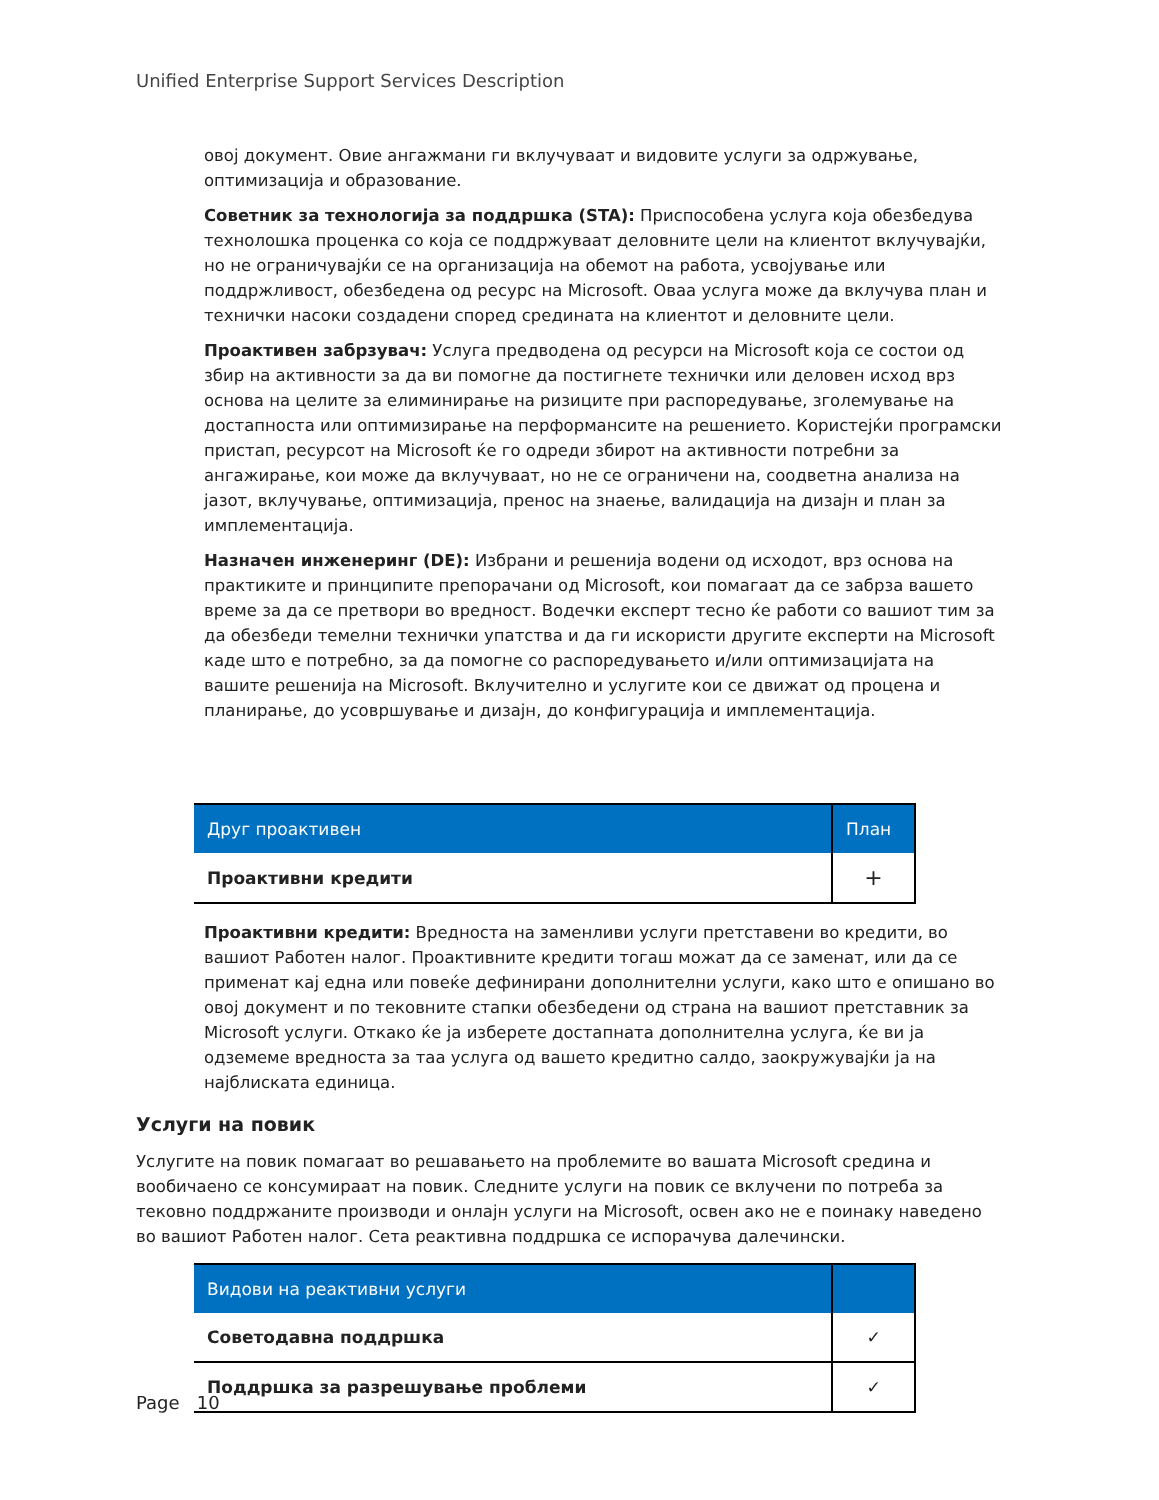Unified Enterprise Support Services Description
овој документ. Овие ангажмани ги вклучуваат и видовите услуги за одржување, оптимизација и образование.
Советник за технологија за поддршка (STA): Приспособена услуга која обезбедува технолошка проценка со која се поддржуваат деловните цели на клиентот вклучувајќи, но не ограничувајќи се на организација на обемот на работа, усвојување или поддржливост, обезбедена од ресурс на Microsoft. Оваа услуга може да вклучува план и технички насоки создадени според средината на клиентот и деловните цели.
Проактивен забрзувач: Услуга предводена од ресурси на Microsoft која се состои од збир на активности за да ви помогне да постигнете технички или деловен исход врз основа на целите за елиминирање на ризиците при распоредување, зголемување на достапноста или оптимизирање на перформансите на решението. Користејќи програмски пристап, ресурсот на Microsoft ќе го одреди збирот на активности потребни за ангажирање, кои може да вклучуваат, но не се ограничени на, соодветна анализа на јазот, вклучување, оптимизација, пренос на знаење, валидација на дизајн и план за имплементација.
Назначен инженеринг (DE): Избрани и решенија водени од исходот, врз основа на практиките и принципите препорачани од Microsoft, кои помагаат да се забрза вашето време за да се претвори во вредност. Водечки експерт тесно ќе работи со вашиот тим за да обезбеди темелни технички упатства и да ги искористи другите експерти на Microsoft каде што е потребно, за да помогне со распоредувањето и/или оптимизацијата на вашите решенија на Microsoft. Вклучително и услугите кои се движат од процена и планирање, до усовршување и дизајн, до конфигурација и имплементација.
| Друг проактивен | План |
| --- | --- |
| Проактивни кредити | + |
Проактивни кредити: Вредноста на заменливи услуги претставени во кредити, во вашиот Работен налог. Проактивните кредити тогаш можат да се заменат, или да се применат кај една или повеќе дефинирани дополнителни услуги, како што е опишано во овој документ и по тековните стапки обезбедени од страна на вашиот претставник за Microsoft услуги. Откако ќе ја изберете достапната дополнителна услуга, ќе ви ја одземеме вредноста за таа услуга од вашето кредитно салдо, заокружувајќи ја на најблиската единица.
Услуги на повик
Услугите на повик помагаат во решавањето на проблемите во вашата Microsoft средина и вообичаено се консумираат на повик. Следните услуги на повик се вклучени по потреба за тековно поддржаните производи и онлајн услуги на Microsoft, освен ако не е поинаку наведено во вашиот Работен налог. Сета реактивна поддршка се испорачува далечински.
| Видови на реактивни услуги | |
| --- | --- |
| Советодавна поддршка | ✓ |
| Поддршка за разрешување проблеми | ✓ |
Page 10